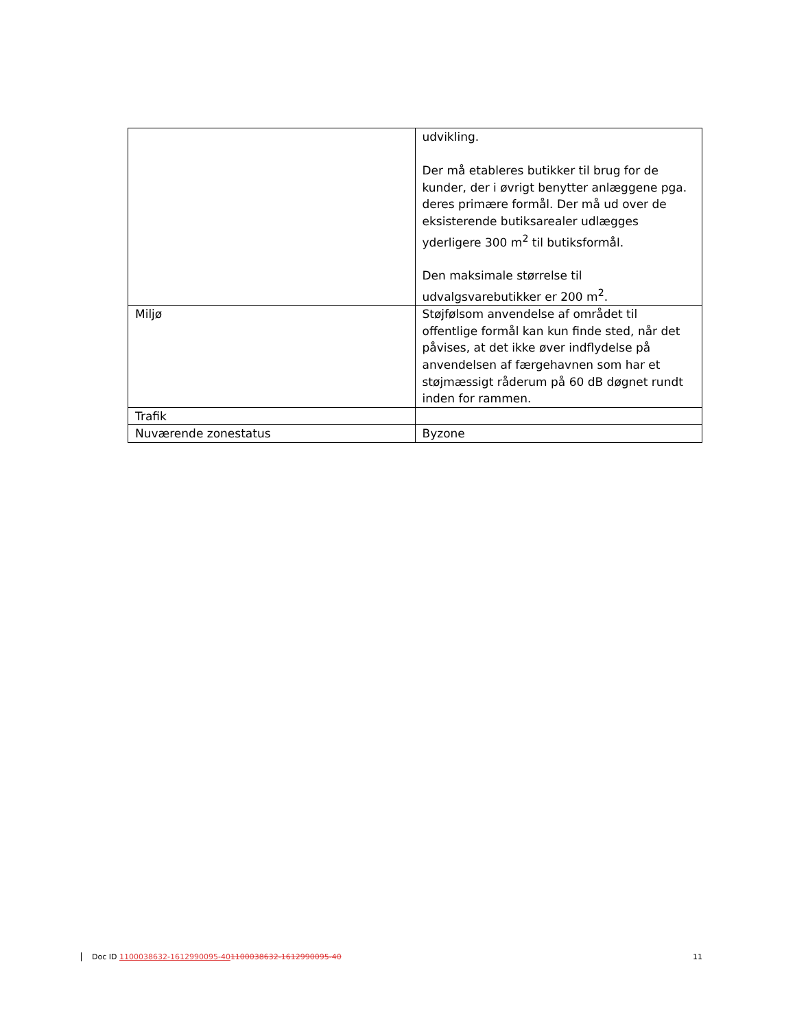| | udvikling. Der må etableres butikker til brug for de kunder, der i øvrigt benytter anlæggene pga. deres primære formål. Der må ud over de eksisterende butiksarealer udlægges yderligere 300 m<sup>2</sup> til butiksformål. Den maksimale størrelse til udvalgsvarebutikker er 200 m<sup>2</sup>. |
| Miljø | Støjfølsom anvendelse af området til offentlige formål kan kun finde sted, når det påvises, at det ikke øver indflydelse på anvendelsen af færgehavnen som har et støjmæssigt råderum på 60 dB døgnet rundt inden for rammen. |
| Trafik | |
| Nuværende zonestatus | Byzone |
Doc ID 1100038632-1612990095-401100038632-1612990095-40 11